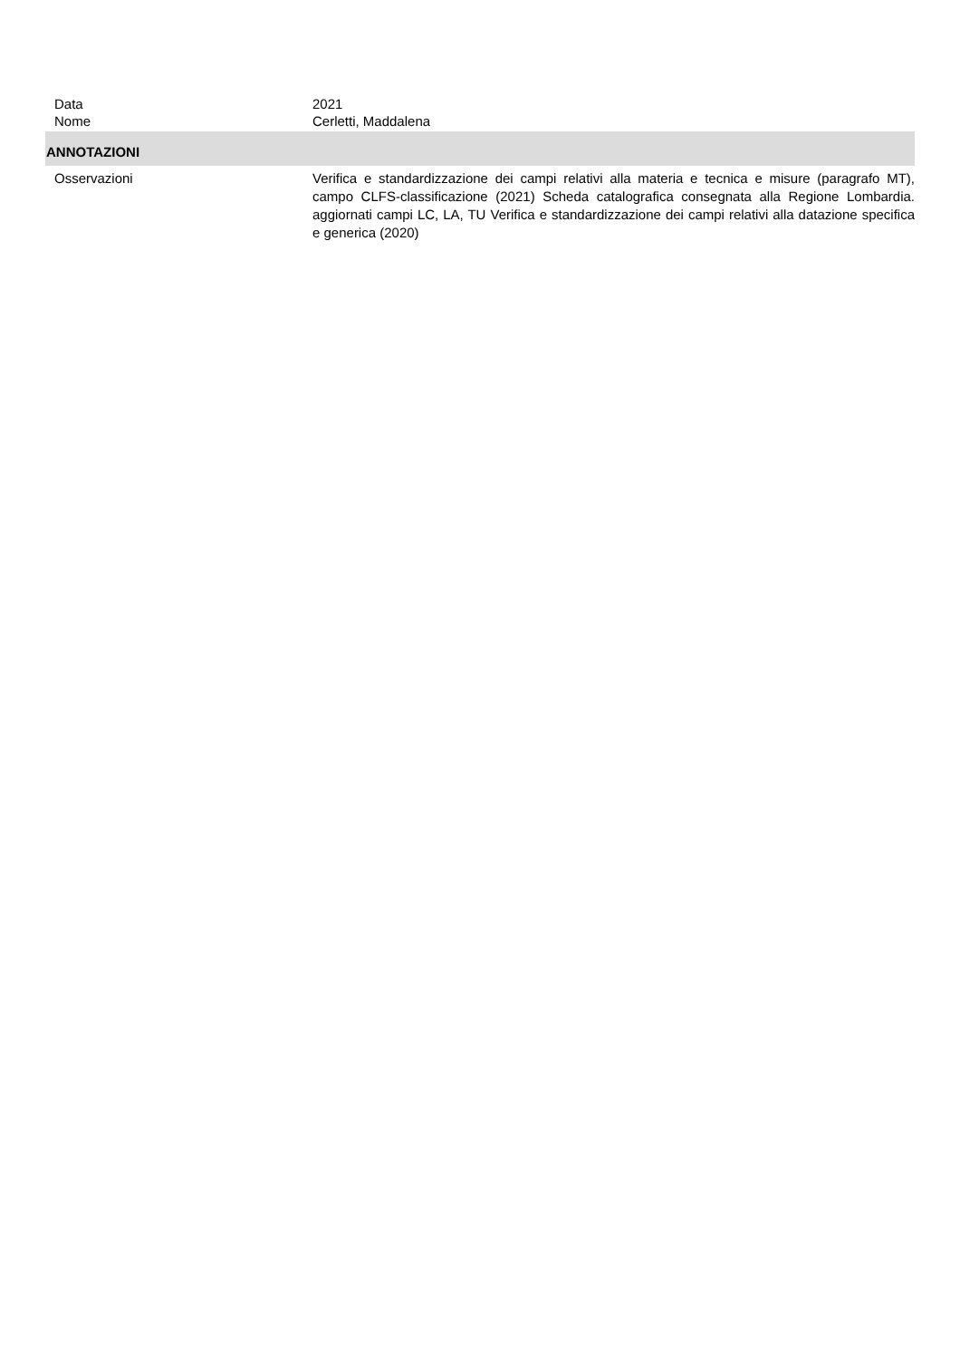Data 2021
Nome Cerletti, Maddalena
ANNOTAZIONI
Osservazioni Verifica e standardizzazione dei campi relativi alla materia e tecnica e misure (paragrafo MT), campo CLFS-classificazione (2021) Scheda catalografica consegnata alla Regione Lombardia. aggiornati campi LC, LA, TU Verifica e standardizzazione dei campi relativi alla datazione specifica e generica (2020)